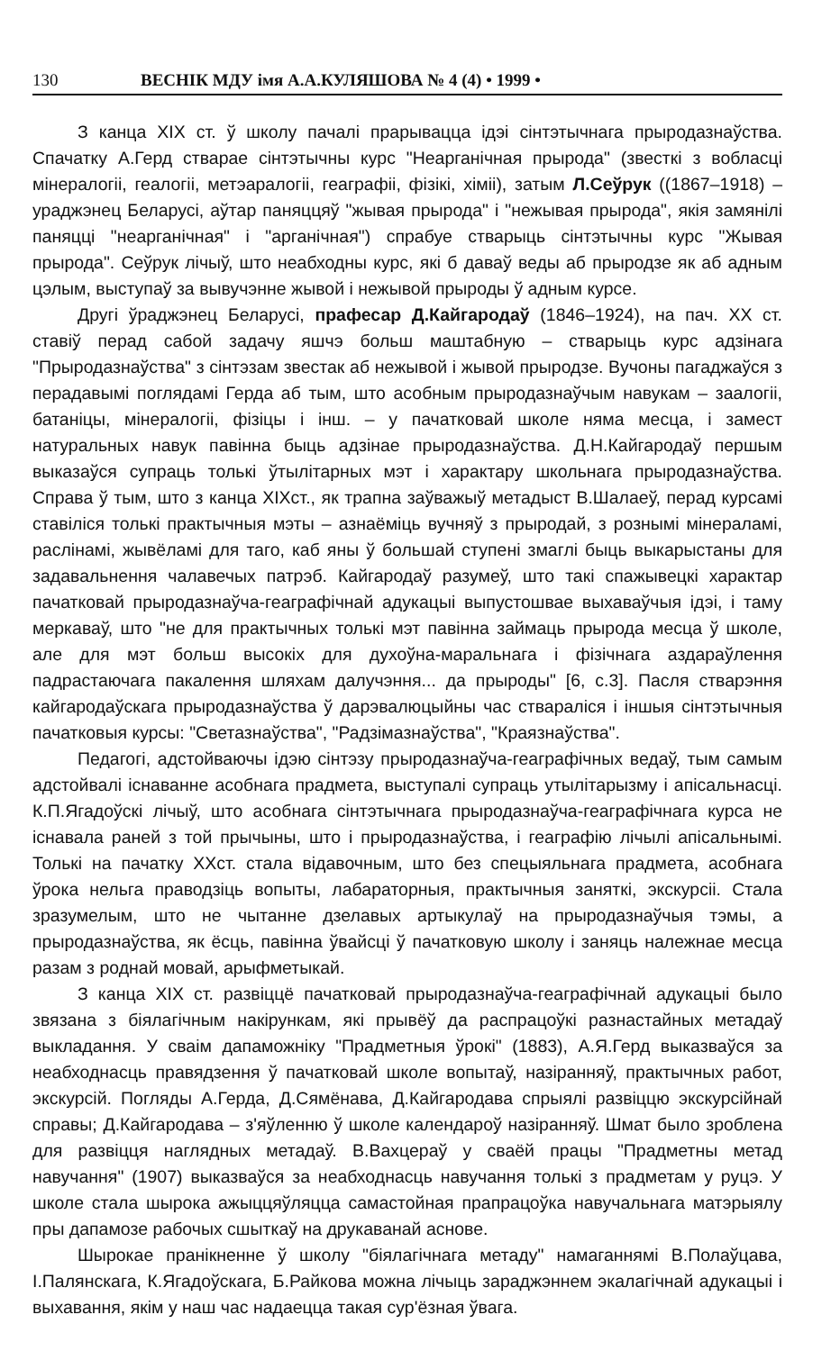130 ВЕСНІК МДУ імя А.А.КУЛЯШОВА № 4 (4) • 1999 •
З канца XIX ст. ў школу пачалі прарывацца ідэі сінтэтычнага прыродазнаўства. Спачатку А.Герд стварае сінтэтычны курс "Неарганічная прырода" (звесткі з вобласці мінералогіі, геалогіі, метэаралогіі, геаграфіі, фізікі, хіміі), затым Л.Сеўрук ((1867–1918) – ураджэнец Беларусі, аўтар паняццяў "жывая прырода" і "нежывая прырода", якія замянілі паняцці "неарганічная" і "арганічная") спрабуе стварыць сінтэтычны курс "Жывая прырода". Сеўрук лічыў, што неабходны курс, які б даваў веды аб прыродзе як аб адным цэлым, выступаў за вывучэнне жывой і нежывой прыроды ў адным курсе.
Другі ўраджэнец Беларусі, прафесар Д.Кайгародаў (1846–1924), на пач. XX ст. ставіў перад сабой задачу яшчэ больш маштабную – стварыць курс адзінага "Прыродазнаўства" з сінтэзам звестак аб нежывой і жывой прыродзе. Вучоны пагаджаўся з перадавымі поглядамі Герда аб тым, што асобным прыродазнаўчым навукам – заалогіі, батаніцы, мінералогіі, фізіцы і інш. – у пачатковай школе няма месца, і замест натуральных навук павінна быць адзінае прыродазнаўства. Д.Н.Кайгародаў першым выказаўся супраць толькі ўтылітарных мэт і характару школьнага прыродазнаўства. Справа ў тым, што з канца XIXст., як трапна заўважыў метадыст В.Шалаеў, перад курсамі ставіліся толькі практычныя мэты – азнаёміць вучняў з прыродай, з рознымі мінераламі, раслінамі, жывёламі для таго, каб яны ў большай ступені змаглі быць выкарыстаны для задавальнення чалавечых патрэб. Кайгародаў разумеў, што такі спажывецкі характар пачатковай прыродазнаўча-геаграфічнай адукацыі выпустошвае выхаваўчыя ідэі, і таму меркаваў, што "не для практычных толькі мэт павінна займаць прырода месца ў школе, але для мэт больш высокіх для духоўна-маральнага і фізічнага аздараўлення падрастаючага пакалення шляхам далучэння... да прыроды" [6, с.3]. Пасля стварэння кайгародаўскага прыродазнаўства ў дарэвалюцыйны час ствараліся і іншыя сінтэтычныя пачатковыя курсы: "Светазнаўства", "Радзімазнаўства", "Краязнаўства".
Педагогі, адстойваючы ідэю сінтэзу прыродазнаўча-геаграфічных ведаў, тым самым адстойвалі існаванне асобнага прадмета, выступалі супраць утылітарызму і апісальнасці. К.П.Ягадоўскі лічыў, што асобнага сінтэтычнага прыродазнаўча-геаграфічнага курса не існавала раней з той прычыны, што і прыродазнаўства, і геаграфію лічылі апісальнымі. Толькі на пачатку XXст. стала відавочным, што без спецыяльнага прадмета, асобнага ўрока нельга праводзіць вопыты, лабараторныя, практычныя заняткі, экскурсіі. Стала зразумелым, што не чытанне дзелавых артыкулаў на прыродазнаўчыя тэмы, а прыродазнаўства, як ёсць, павінна ўвайсці ў пачатковую школу і заняць належнае месца разам з роднай мовай, арыфметыкай.
З канца XIX ст. развіццё пачатковай прыродазнаўча-геаграфічнай адукацыі было звязана з біялагічным накірункам, які прывёў да распрацоўкі разнастайных метадаў выкладання. У сваім дапаможніку "Прадметныя ўрокі" (1883), А.Я.Герд выказваўся за неабходнасць правядзення ў пачатковай школе вопытаў, назіранняў, практычных работ, экскурсій. Погляды А.Герда, Д.Сямёнава, Д.Кайгародава спрыялі развіццю экскурсійнай справы; Д.Кайгародава – з'яўленню ў школе календароў назіранняў. Шмат было зроблена для развіцця наглядных метадаў. В.Вахцераў у сваёй працы "Прадметны метад навучання" (1907) выказваўся за неабходнасць навучання толькі з прадметам у руцэ. У школе стала шырока ажыццяўляцца самастойная прапрацоўка навучальнага матэрыялу пры дапамозе рабочых сшыткаў на друкаванай аснове.
Шырокае пранікненне ў школу "біялагічнага метаду" намаганнямі В.Полаўцава, І.Палянскага, К.Ягадоўскага, Б.Райкова можна лічыць зараджэннем экалагічнай адукацыі і выхавання, якім у наш час надаецца такая сур'ёзная ўвага.